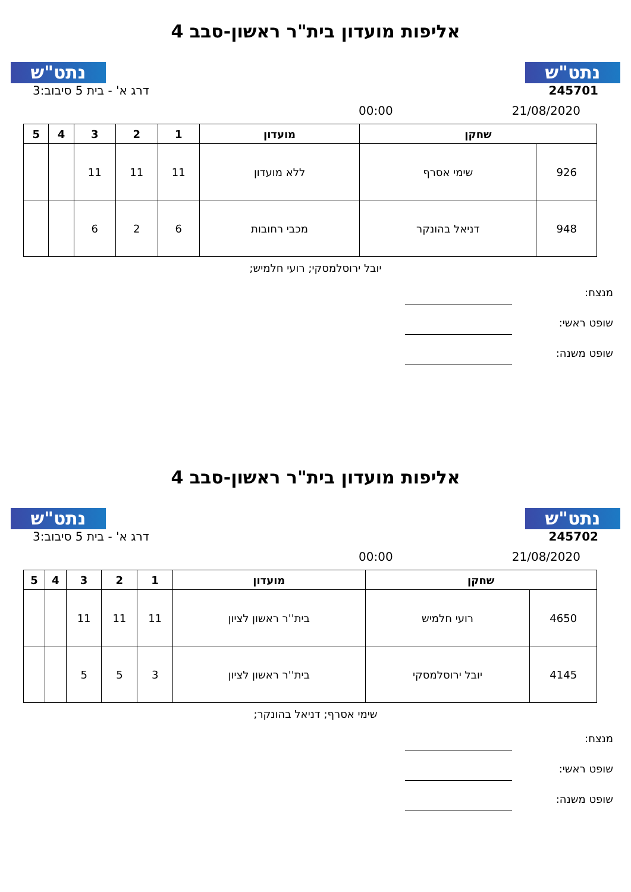נתט"ש
אליפות מועדון בית"ר ראשון-סבב 4
נתט"ש
245701 דרג א' - בית 5 סיבוב:3
21/08/2020 00:00
| שחקן | | מועדון | 1 | 2 | 3 | 4 | 5 |
| --- | --- | --- | --- | --- | --- | --- | --- |
| 926 | שימי אסרף | ללא מועדון | 11 | 11 | 11 | | |
| 948 | דניאל בהונקר | מכבי רחובות | 6 | 2 | 6 | | |
יובל ירוסלמסקי; רועי חלמיש;
מנצח:
שופט ראשי:
שופט משנה:
נתט"ש
אליפות מועדון בית"ר ראשון-סבב 4
נתט"ש
245702 דרג א' - בית 5 סיבוב:3
21/08/2020 00:00
| שחקן | | מועדון | 1 | 2 | 3 | 4 | 5 |
| --- | --- | --- | --- | --- | --- | --- | --- |
| 4650 | רועי חלמיש | בית''ר ראשון לציון | 11 | 11 | 11 | | |
| 4145 | יובל ירוסלמסקי | בית''ר ראשון לציון | 3 | 5 | 5 | | |
שימי אסרף; דניאל בהונקר;
מנצח:
שופט ראשי:
שופט משנה: